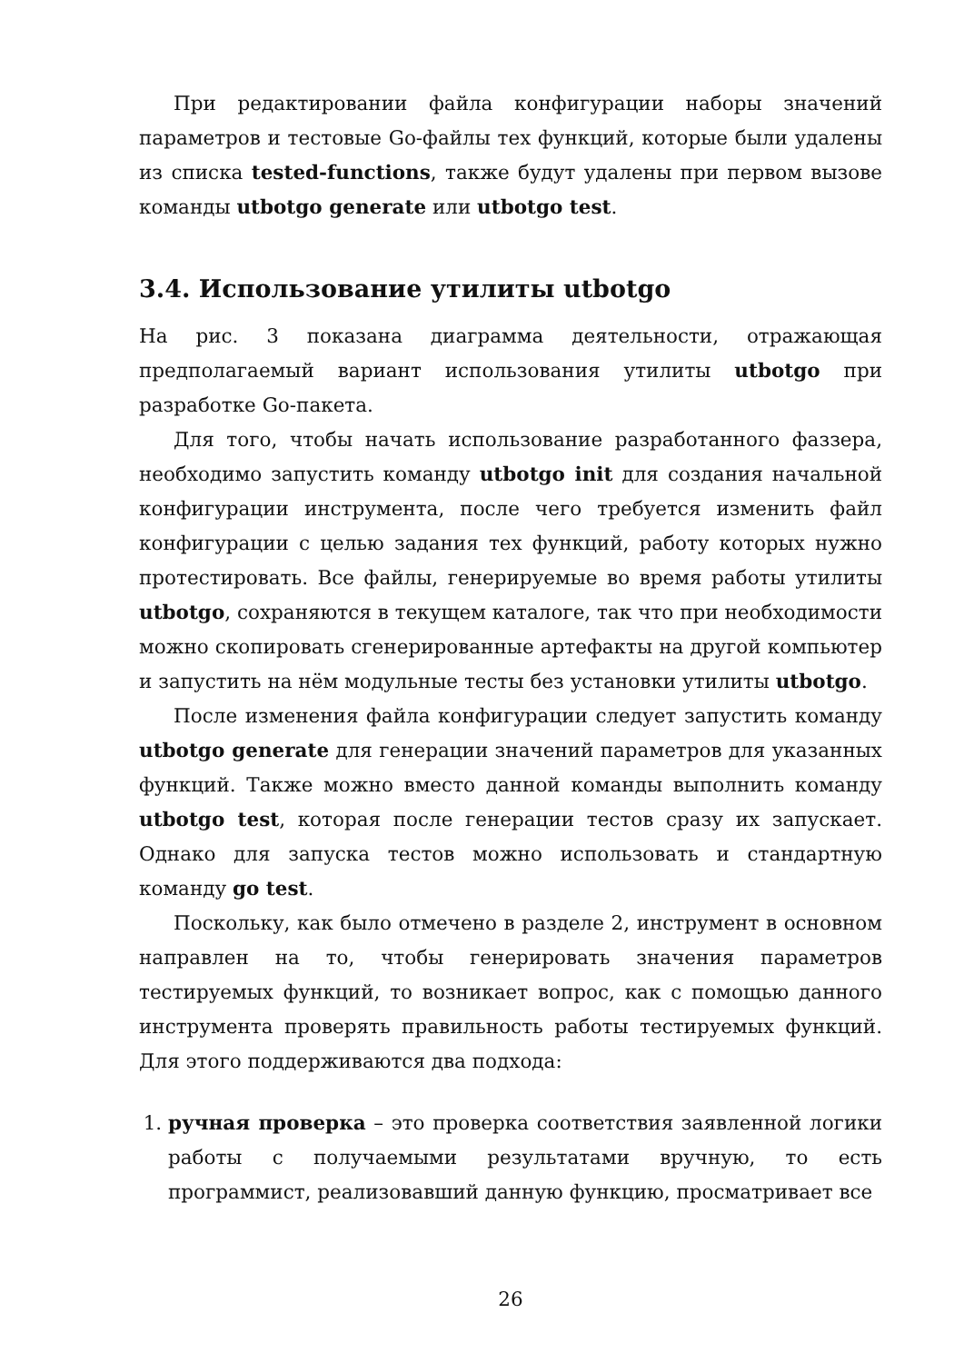При редактировании файла конфигурации наборы значений параметров и тестовые Go-файлы тех функций, которые были удалены из списка tested-functions, также будут удалены при первом вызове команды utbotgo generate или utbotgo test.
3.4. Использование утилиты utbotgo
На рис. 3 показана диаграмма деятельности, отражающая предполагаемый вариант использования утилиты utbotgo при разработке Go-пакета.
Для того, чтобы начать использование разработанного фаззера, необходимо запустить команду utbotgo init для создания начальной конфигурации инструмента, после чего требуется изменить файл конфигурации с целью задания тех функций, работу которых нужно протестировать. Все файлы, генерируемые во время работы утилиты utbotgo, сохраняются в текущем каталоге, так что при необходимости можно скопировать сгенерированные артефакты на другой компьютер и запустить на нём модульные тесты без установки утилиты utbotgo.
После изменения файла конфигурации следует запустить команду utbotgo generate для генерации значений параметров для указанных функций. Также можно вместо данной команды выполнить команду utbotgo test, которая после генерации тестов сразу их запускает. Однако для запуска тестов можно использовать и стандартную команду go test.
Поскольку, как было отмечено в разделе 2, инструмент в основном направлен на то, чтобы генерировать значения параметров тестируемых функций, то возникает вопрос, как с помощью данного инструмента проверять правильность работы тестируемых функций. Для этого поддерживаются два подхода:
1. ручная проверка – это проверка соответствия заявленной логики работы с получаемыми результатами вручную, то есть программист, реализовавший данную функцию, просматривает все
26